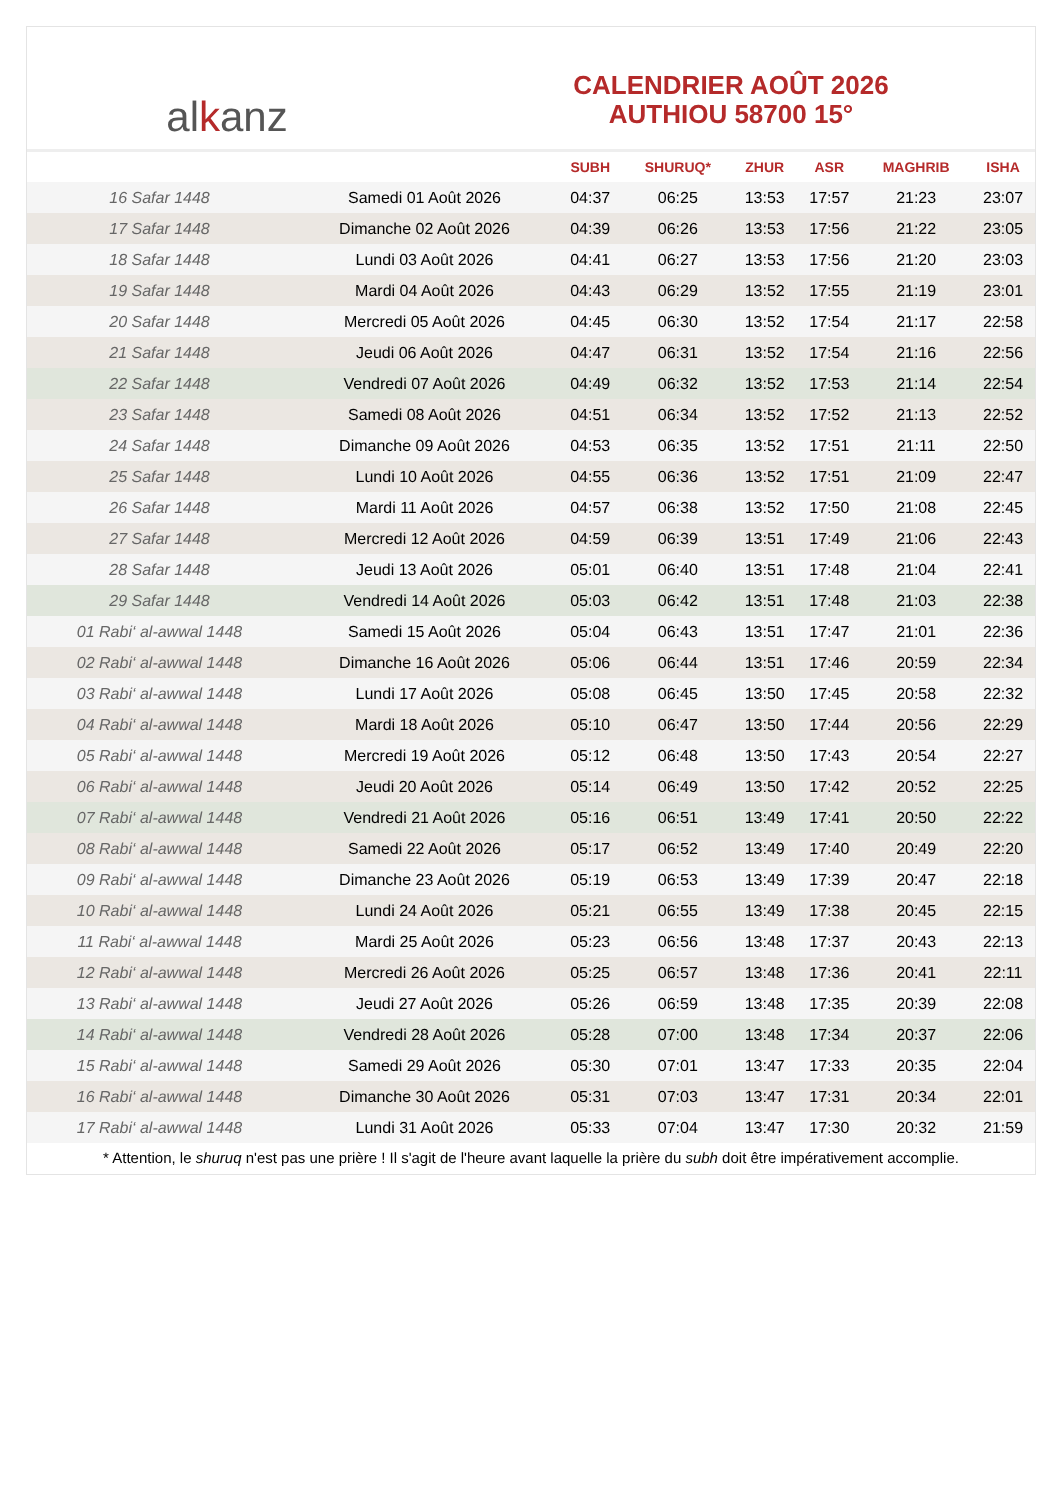al k anz
CALENDRIER AOÛT 2026
AUTHIOU 58700 15°
| | | SUBH | SHURUQ* | ZHUR | ASR | MAGHRIB | ISHA |
| --- | --- | --- | --- | --- | --- | --- | --- |
| 16 Safar 1448 | Samedi 01 Août 2026 | 04:37 | 06:25 | 13:53 | 17:57 | 21:23 | 23:07 |
| 17 Safar 1448 | Dimanche 02 Août 2026 | 04:39 | 06:26 | 13:53 | 17:56 | 21:22 | 23:05 |
| 18 Safar 1448 | Lundi 03 Août 2026 | 04:41 | 06:27 | 13:53 | 17:56 | 21:20 | 23:03 |
| 19 Safar 1448 | Mardi 04 Août 2026 | 04:43 | 06:29 | 13:52 | 17:55 | 21:19 | 23:01 |
| 20 Safar 1448 | Mercredi 05 Août 2026 | 04:45 | 06:30 | 13:52 | 17:54 | 21:17 | 22:58 |
| 21 Safar 1448 | Jeudi 06 Août 2026 | 04:47 | 06:31 | 13:52 | 17:54 | 21:16 | 22:56 |
| 22 Safar 1448 | Vendredi 07 Août 2026 | 04:49 | 06:32 | 13:52 | 17:53 | 21:14 | 22:54 |
| 23 Safar 1448 | Samedi 08 Août 2026 | 04:51 | 06:34 | 13:52 | 17:52 | 21:13 | 22:52 |
| 24 Safar 1448 | Dimanche 09 Août 2026 | 04:53 | 06:35 | 13:52 | 17:51 | 21:11 | 22:50 |
| 25 Safar 1448 | Lundi 10 Août 2026 | 04:55 | 06:36 | 13:52 | 17:51 | 21:09 | 22:47 |
| 26 Safar 1448 | Mardi 11 Août 2026 | 04:57 | 06:38 | 13:52 | 17:50 | 21:08 | 22:45 |
| 27 Safar 1448 | Mercredi 12 Août 2026 | 04:59 | 06:39 | 13:51 | 17:49 | 21:06 | 22:43 |
| 28 Safar 1448 | Jeudi 13 Août 2026 | 05:01 | 06:40 | 13:51 | 17:48 | 21:04 | 22:41 |
| 29 Safar 1448 | Vendredi 14 Août 2026 | 05:03 | 06:42 | 13:51 | 17:48 | 21:03 | 22:38 |
| 01 Rabi‘ al-awwal 1448 | Samedi 15 Août 2026 | 05:04 | 06:43 | 13:51 | 17:47 | 21:01 | 22:36 |
| 02 Rabi‘ al-awwal 1448 | Dimanche 16 Août 2026 | 05:06 | 06:44 | 13:51 | 17:46 | 20:59 | 22:34 |
| 03 Rabi‘ al-awwal 1448 | Lundi 17 Août 2026 | 05:08 | 06:45 | 13:50 | 17:45 | 20:58 | 22:32 |
| 04 Rabi‘ al-awwal 1448 | Mardi 18 Août 2026 | 05:10 | 06:47 | 13:50 | 17:44 | 20:56 | 22:29 |
| 05 Rabi‘ al-awwal 1448 | Mercredi 19 Août 2026 | 05:12 | 06:48 | 13:50 | 17:43 | 20:54 | 22:27 |
| 06 Rabi‘ al-awwal 1448 | Jeudi 20 Août 2026 | 05:14 | 06:49 | 13:50 | 17:42 | 20:52 | 22:25 |
| 07 Rabi‘ al-awwal 1448 | Vendredi 21 Août 2026 | 05:16 | 06:51 | 13:49 | 17:41 | 20:50 | 22:22 |
| 08 Rabi‘ al-awwal 1448 | Samedi 22 Août 2026 | 05:17 | 06:52 | 13:49 | 17:40 | 20:49 | 22:20 |
| 09 Rabi‘ al-awwal 1448 | Dimanche 23 Août 2026 | 05:19 | 06:53 | 13:49 | 17:39 | 20:47 | 22:18 |
| 10 Rabi‘ al-awwal 1448 | Lundi 24 Août 2026 | 05:21 | 06:55 | 13:49 | 17:38 | 20:45 | 22:15 |
| 11 Rabi‘ al-awwal 1448 | Mardi 25 Août 2026 | 05:23 | 06:56 | 13:48 | 17:37 | 20:43 | 22:13 |
| 12 Rabi‘ al-awwal 1448 | Mercredi 26 Août 2026 | 05:25 | 06:57 | 13:48 | 17:36 | 20:41 | 22:11 |
| 13 Rabi‘ al-awwal 1448 | Jeudi 27 Août 2026 | 05:26 | 06:59 | 13:48 | 17:35 | 20:39 | 22:08 |
| 14 Rabi‘ al-awwal 1448 | Vendredi 28 Août 2026 | 05:28 | 07:00 | 13:48 | 17:34 | 20:37 | 22:06 |
| 15 Rabi‘ al-awwal 1448 | Samedi 29 Août 2026 | 05:30 | 07:01 | 13:47 | 17:33 | 20:35 | 22:04 |
| 16 Rabi‘ al-awwal 1448 | Dimanche 30 Août 2026 | 05:31 | 07:03 | 13:47 | 17:31 | 20:34 | 22:01 |
| 17 Rabi‘ al-awwal 1448 | Lundi 31 Août 2026 | 05:33 | 07:04 | 13:47 | 17:30 | 20:32 | 21:59 |
* Attention, le shuruq n'est pas une prière ! Il s'agit de l'heure avant laquelle la prière du subh doit être impérativement accomplie.